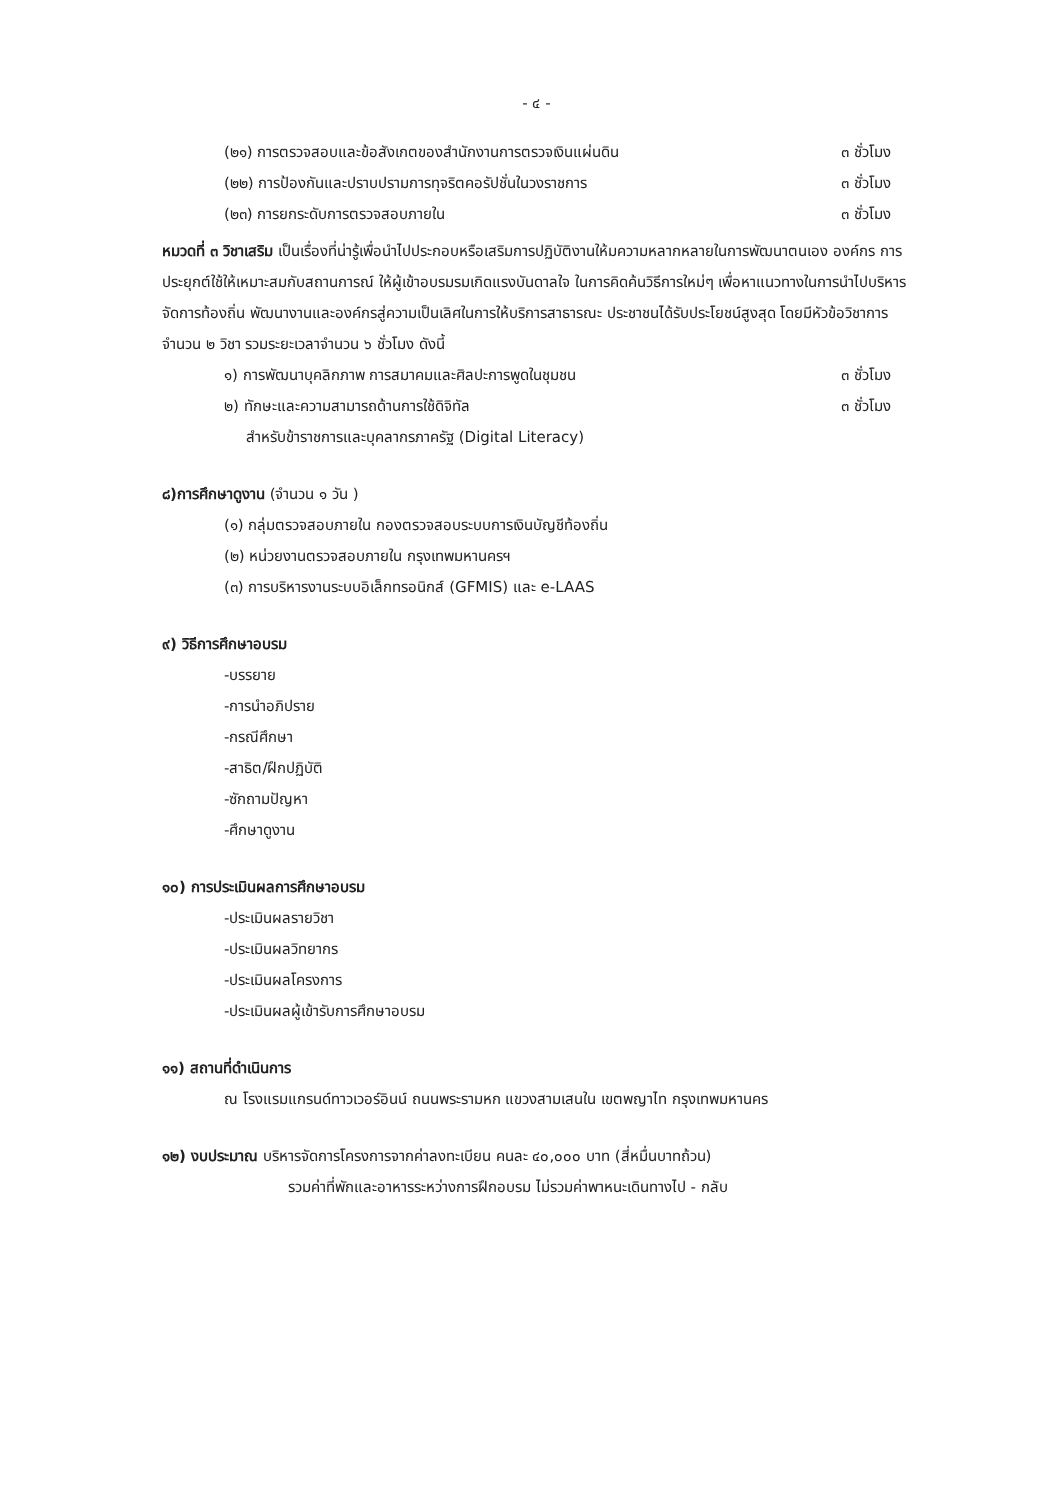- ๔ -
(๒๑) การตรวจสอบและข้อสังเกตของสำนักงานการตรวจเงินแผ่นดิน ๓ ชั่วโมง
(๒๒) การป้องกันและปราบปรามการทุจริตคอรัปชั่นในวงราชการ ๓ ชั่วโมง
(๒๓) การยกระดับการตรวจสอบภายใน ๓ ชั่วโมง
หมวดที่ ๓ วิชาเสริม เป็นเรื่องที่น่ารู้เพื่อนำไปประกอบหรือเสริมการปฏิบัติงานให้มความหลากหลายในการพัฒนาตนเอง องค์กร การประยุกต์ใช้ให้เหมาะสมกับสถานการณ์ ให้ผู้เข้าอบรมรมเกิดแรงบันดาลใจ ในการคิดค้นวิธีการใหม่ๆ เพื่อหาแนวทางในการนำไปบริหารจัดการท้องถิ่น พัฒนางานและองค์กรสู่ความเป็นเลิศในการให้บริการสาธารณะ ประชาชนได้รับประโยชน์สูงสุด โดยมีหัวข้อวิชาการ จำนวน ๒ วิชา รวมระยะเวลาจำนวน ๖ ชั่วโมง ดังนี้
๑) การพัฒนาบุคลิกภาพ การสมาคมและศิลปะการพูดในชุมชน ๓ ชั่วโมง
๒) ทักษะและความสามารถด้านการใช้ดิจิทัล ๓ ชั่วโมง
สำหรับข้าราชการและบุคลากรภาครัฐ (Digital Literacy)
๘)การศึกษาดูงาน (จำนวน ๑ วัน )
(๑) กลุ่มตรวจสอบภายใน กองตรวจสอบระบบการเงินบัญชีท้องถิ่น
(๒) หน่วยงานตรวจสอบภายใน กรุงเทพมหานครฯ
(๓) การบริหารงานระบบอิเล็กทรอนิกส์ (GFMIS) และ e-LAAS
๙) วิธีการศึกษาอบรม
-บรรยาย
-การนำอภิปราย
-กรณีศึกษา
-สาธิต/ฝึกปฏิบัติ
-ซักถามปัญหา
-ศึกษาดูงาน
๑๐) การประเมินผลการศึกษาอบรม
-ประเมินผลรายวิชา
-ประเมินผลวิทยากร
-ประเมินผลโครงการ
-ประเมินผลผู้เข้ารับการศึกษาอบรม
๑๑) สถานที่ดำเนินการ
ณ โรงแรมแกรนด์ทาวเวอร์อินน์ ถนนพระรามหก แขวงสามเสนใน เขตพญาไท กรุงเทพมหานคร
๑๒) งบประมาณ บริหารจัดการโครงการจากค่าลงทะเบียน คนละ ๔๐,๐๐๐ บาท (สี่หมื่นบาทถ้วน)
รวมค่าที่พักและอาหารระหว่างการฝึกอบรม ไม่รวมค่าพาหนะเดินทางไป - กลับ